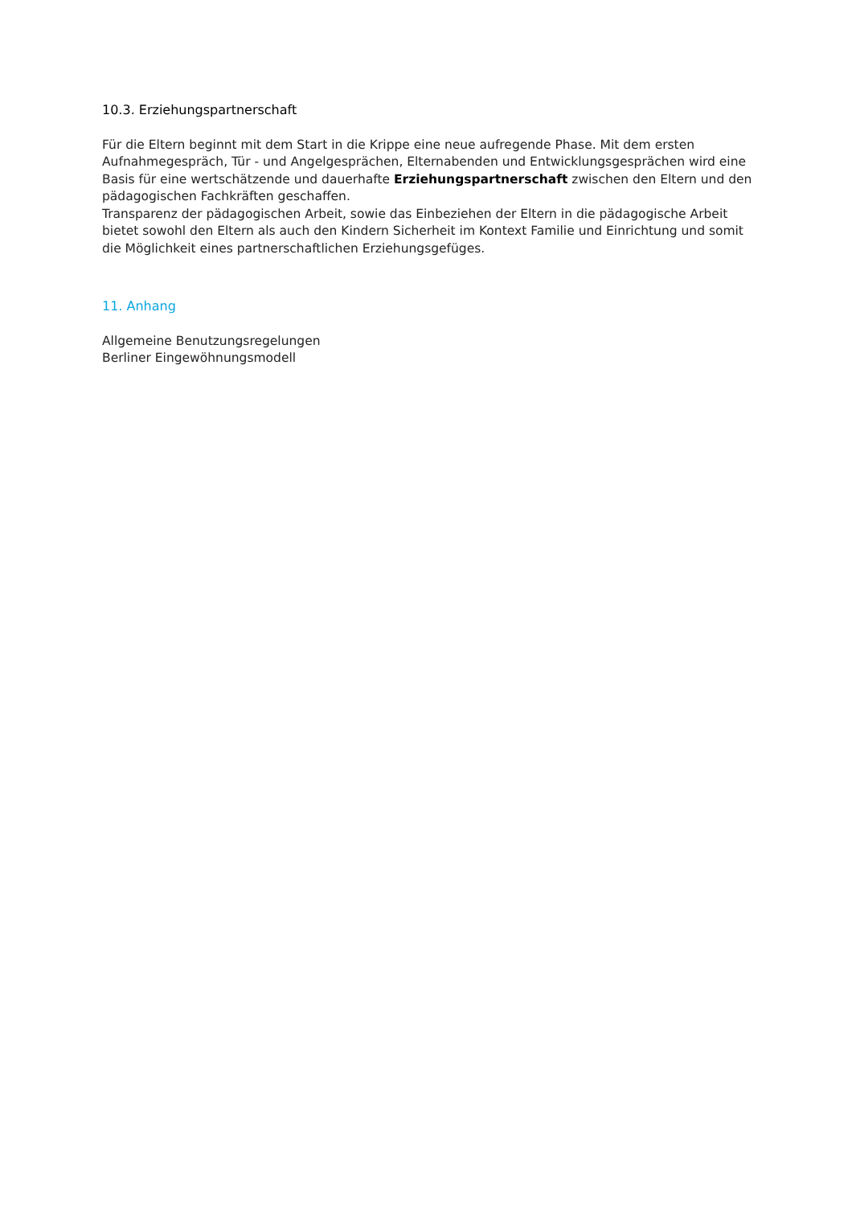10.3. Erziehungspartnerschaft
Für die Eltern beginnt mit dem Start in die Krippe eine neue aufregende Phase. Mit dem ersten Aufnahmegespräch, Tür - und Angelgesprächen, Elternabenden und Entwicklungsgesprächen wird eine Basis für eine wertschätzende und dauerhafte Erziehungspartnerschaft zwischen den Eltern und den pädagogischen Fachkräften geschaffen.
Transparenz der pädagogischen Arbeit, sowie das Einbeziehen der Eltern in die pädagogische Arbeit bietet sowohl den Eltern als auch den Kindern Sicherheit im Kontext Familie und Einrichtung und somit die Möglichkeit eines partnerschaftlichen Erziehungsgefüges.
11. Anhang
Allgemeine Benutzungsregelungen
Berliner Eingewöhnungsmodell